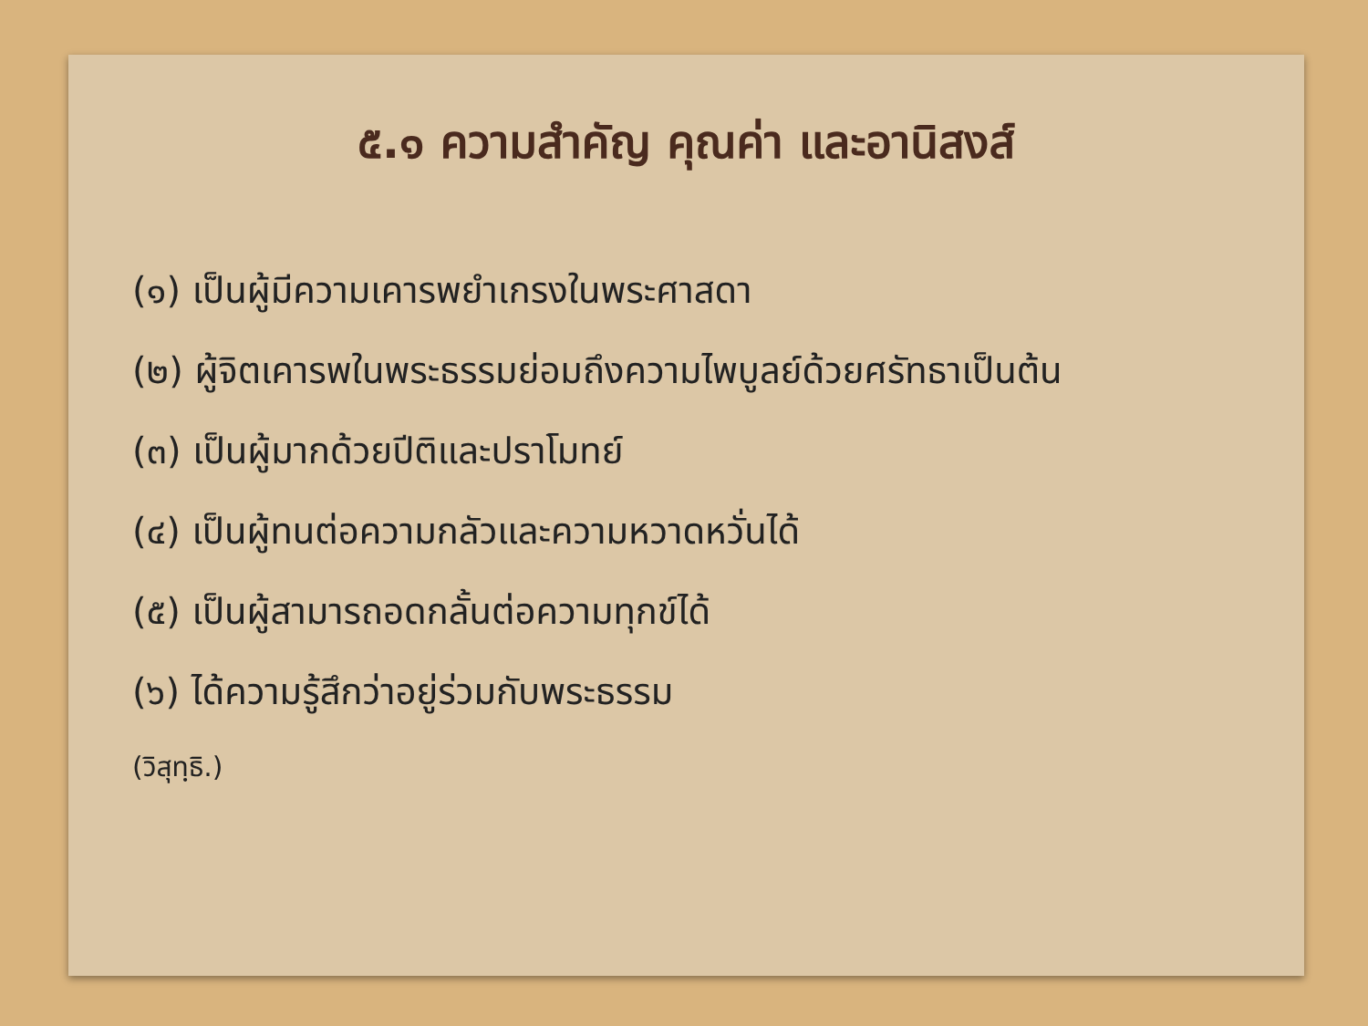๕.๑ ความสำคัญ คุณค่า และอานิสงส์
(๑) เป็นผู้มีความเคารพยำเกรงในพระศาสดา
(๒) ผู้จิตเคารพในพระธรรมย่อมถึงความไพบูลย์ด้วยศรัทธาเป็นต้น
(๓) เป็นผู้มากด้วยปีติและปราโมทย์
(๔) เป็นผู้ทนต่อความกลัวและความหวาดหวั่นได้
(๕) เป็นผู้สามารถอดกลั้นต่อความทุกข์ได้
(๖) ได้ความรู้สึกว่าอยู่ร่วมกับพระธรรม
(วิสุทฺธิ.)